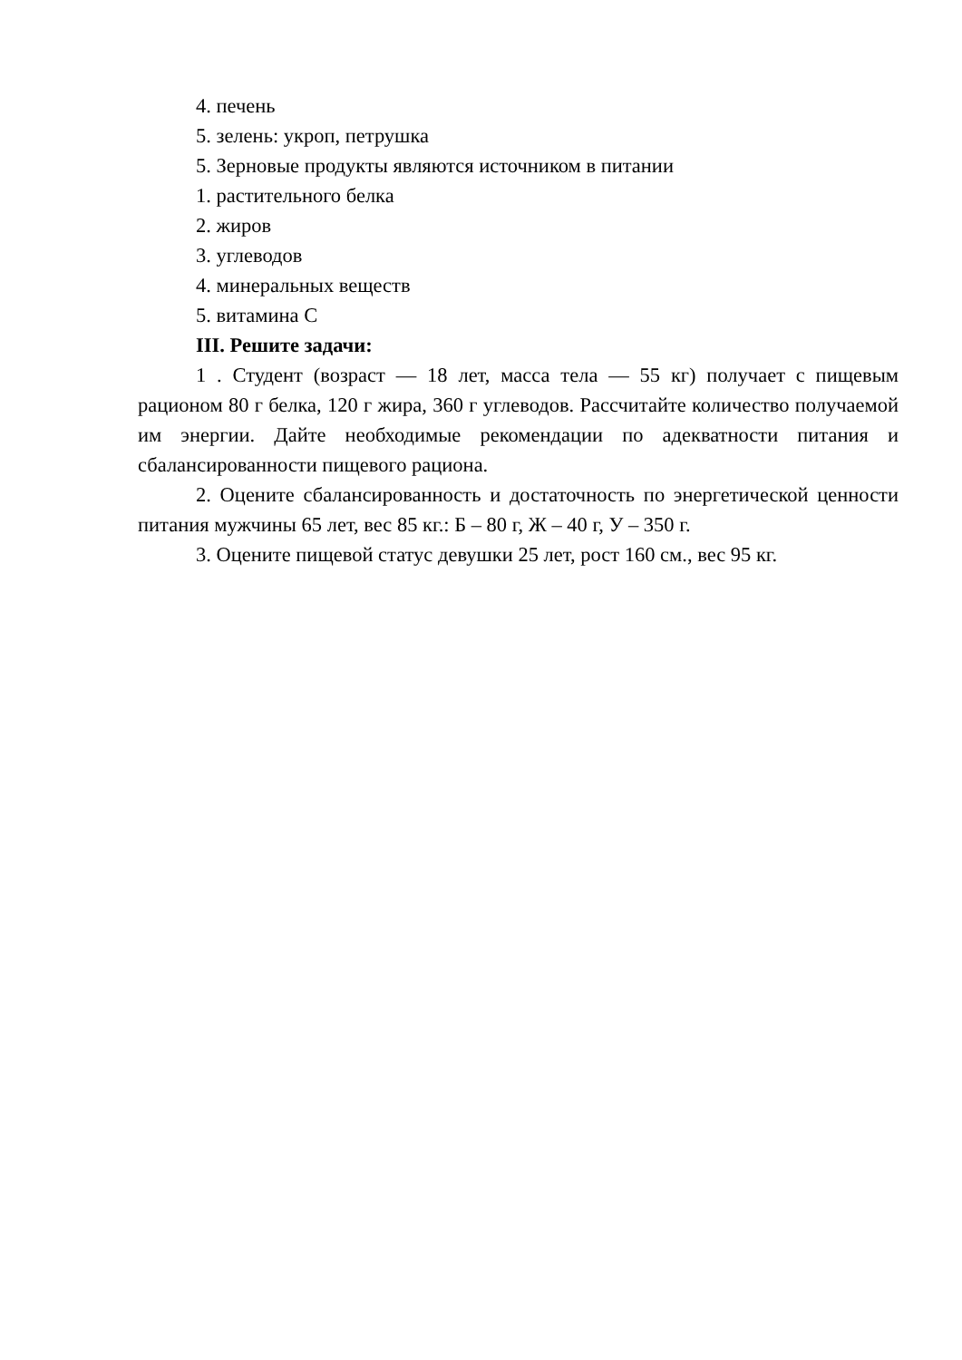4. печень
5. зелень: укроп, петрушка
5. Зерновые продукты являются источником в питании
1. растительного белка
2. жиров
3. углеводов
4. минеральных веществ
5. витамина С
III. Решите задачи:
1 . Студент (возраст — 18 лет, масса тела — 55 кг) получает с пищевым рационом 80 г белка, 120 г жира, 360 г углеводов. Рассчитайте количество получаемой им энергии. Дайте необходимые рекомендации по адекватности питания и сбалансированности пищевого рациона.
2. Оцените сбалансированность и достаточность по энергетической ценности питания мужчины 65 лет, вес 85 кг.: Б – 80 г, Ж – 40 г, У – 350 г.
3. Оцените пищевой статус девушки 25 лет, рост 160 см., вес 95 кг.